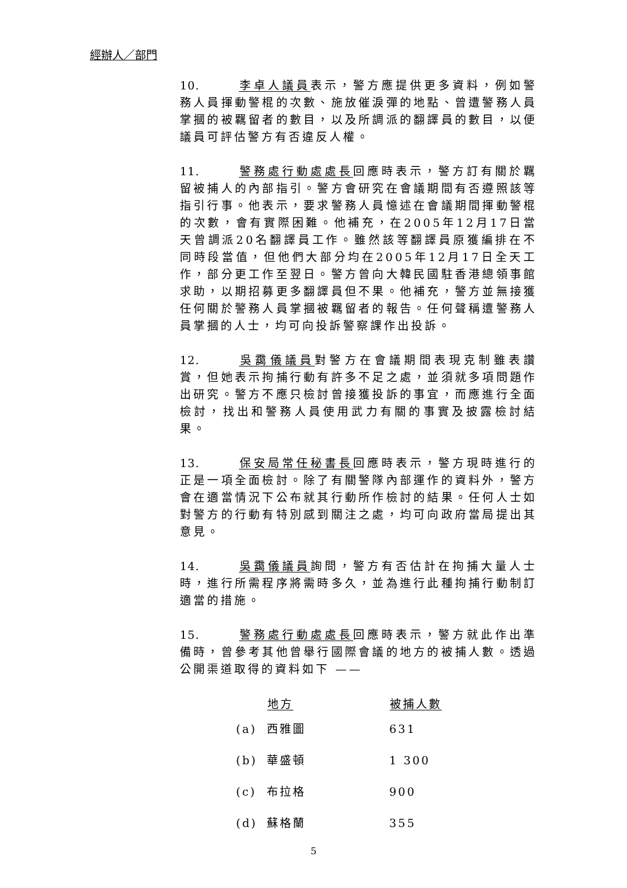經辦人／部門
10. 李卓人議員表示，警方應提供更多資料，例如警務人員揮動警棍的次數、施放催淚彈的地點、曾遭警務人員掌摑的被羈留者的數目，以及所調派的翻譯員的數目，以便議員可評估警方有否違反人權。
11. 警務處行動處處長回應時表示，警方訂有關於羈留被捕人的內部指引。警方會研究在會議期間有否遵照該等指引行事。他表示，要求警務人員憶述在會議期間揮動警棍的次數，會有實際困難。他補充，在2005年12月17日當天曾調派20名翻譯員工作。雖然該等翻譯員原獲編排在不同時段當值，但他們大部分均在2005年12月17日全天工作，部分更工作至翌日。警方曾向大韓民國駐香港總領事館求助，以期招募更多翻譯員但不果。他補充，警方並無接獲任何關於警務人員掌摑被羈留者的報告。任何聲稱遭警務人員掌摑的人士，均可向投訴警察課作出投訴。
12. 吳靄儀議員對警方在會議期間表現克制雖表讚賞，但她表示拘捕行動有許多不足之處，並須就多項問題作出研究。警方不應只檢討曾接獲投訴的事宜，而應進行全面檢討，找出和警務人員使用武力有關的事實及披露檢討結果。
13. 保安局常任秘書長回應時表示，警方現時進行的正是一項全面檢討。除了有關警隊內部運作的資料外，警方會在適當情況下公布就其行動所作檢討的結果。任何人士如對警方的行動有特別感到關注之處，均可向政府當局提出其意見。
14. 吳靄儀議員詢問，警方有否估計在拘捕大量人士時，進行所需程序將需時多久，並為進行此種拘捕行動制訂適當的措施。
15. 警務處行動處處長回應時表示，警方就此作出準備時，曾參考其他曾舉行國際會議的地方的被捕人數。透過公開渠道取得的資料如下 ——
| | 地方 | 被捕人數 |
| --- | --- | --- |
| (a) | 西雅圖 | 631 |
| (b) | 華盛頓 | 1 300 |
| (c) | 布拉格 | 900 |
| (d) | 蘇格蘭 | 355 |
5